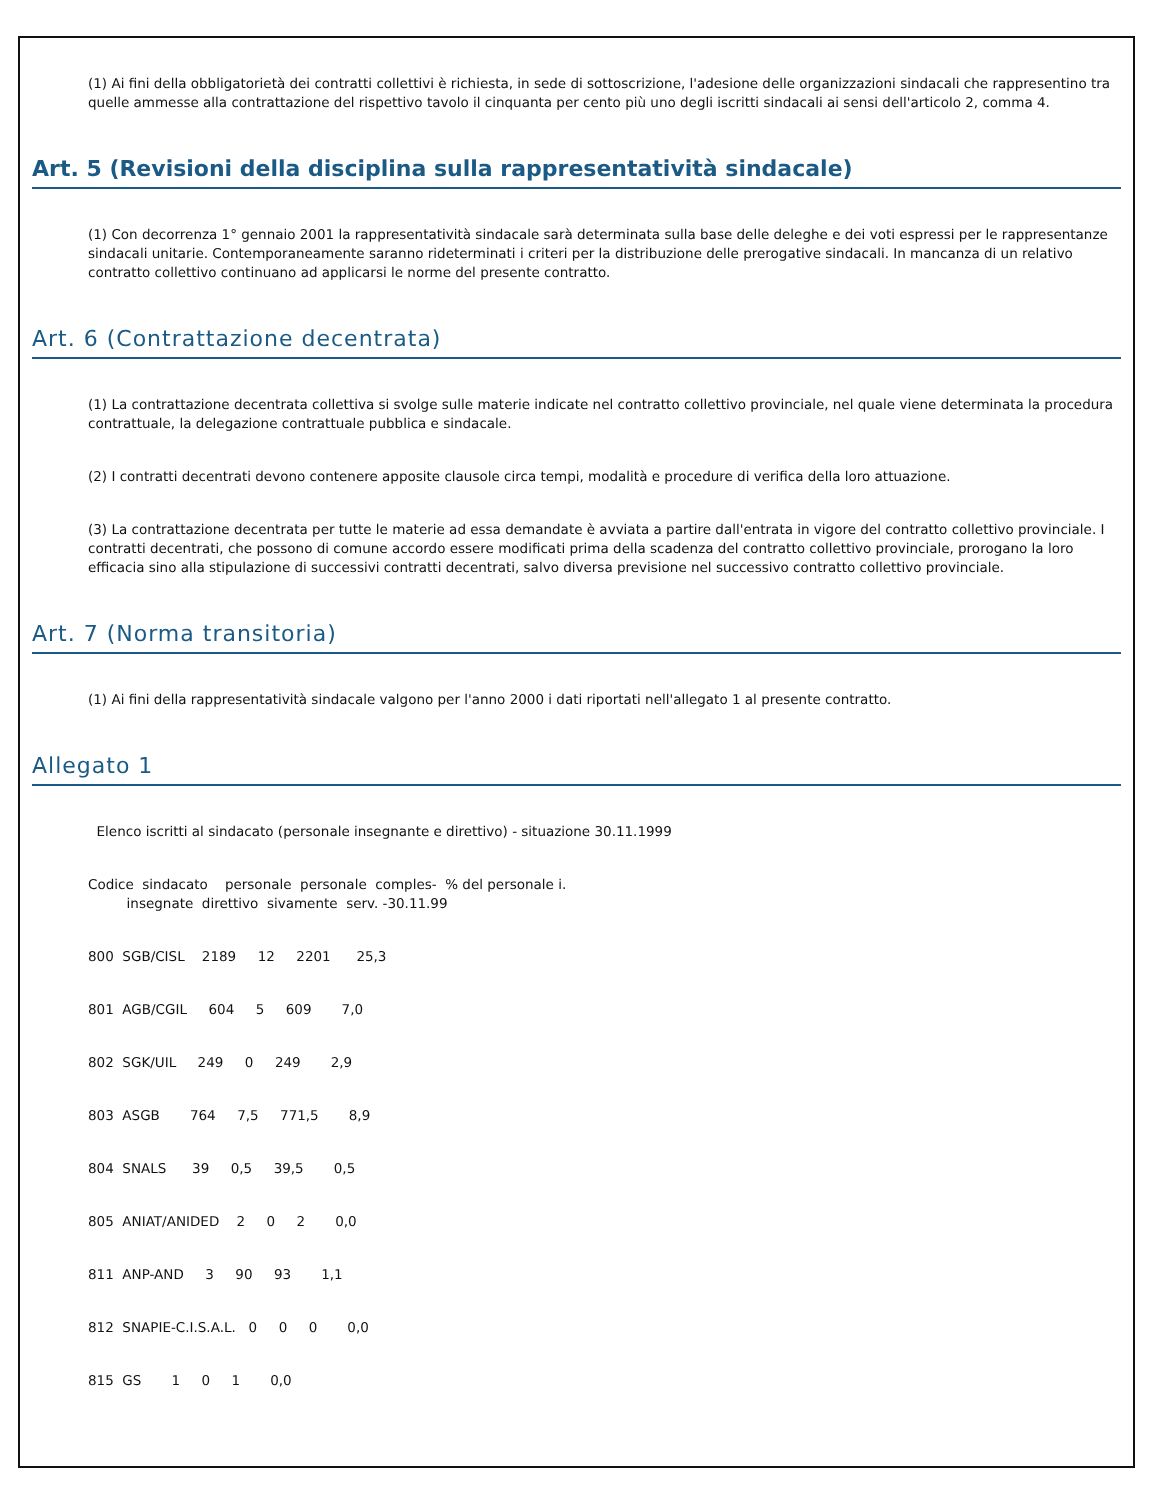(1) Ai fini della obbligatorietà dei contratti collettivi è richiesta, in sede di sottoscrizione, l'adesione delle organizzazioni sindacali che rappresentino tra quelle ammesse alla contrattazione del rispettivo tavolo il cinquanta per cento più uno degli iscritti sindacali ai sensi dell'articolo 2, comma 4.
Art. 5 (Revisioni della disciplina sulla rappresentatività sindacale)
(1) Con decorrenza 1° gennaio 2001 la rappresentatività sindacale sarà determinata sulla base delle deleghe e dei voti espressi per le rappresentanze sindacali unitarie. Contemporaneamente saranno rideterminati i criteri per la distribuzione delle prerogative sindacali. In mancanza di un relativo contratto collettivo continuano ad applicarsi le norme del presente contratto.
Art. 6 (Contrattazione decentrata)
(1) La contrattazione decentrata collettiva si svolge sulle materie indicate nel contratto collettivo provinciale, nel quale viene determinata la procedura contrattuale, la delegazione contrattuale pubblica e sindacale.
(2) I contratti decentrati devono contenere apposite clausole circa tempi, modalità e procedure di verifica della loro attuazione.
(3) La contrattazione decentrata per tutte le materie ad essa demandate è avviata a partire dall'entrata in vigore del contratto collettivo provinciale. I contratti decentrati, che possono di comune accordo essere modificati prima della scadenza del contratto collettivo provinciale, prorogano la loro efficacia sino alla stipulazione di successivi contratti decentrati, salvo diversa previsione nel successivo contratto collettivo provinciale.
Art. 7 (Norma transitoria)
(1) Ai fini della rappresentatività sindacale valgono per l'anno 2000 i dati riportati nell'allegato 1 al presente contratto.
Allegato 1
Elenco iscritti al sindacato (personale insegnante e direttivo) - situazione 30.11.1999
Codice sindacato personale personale comples- % del personale i. insegnate direttivo sivamente serv. -30.11.99
800 SGB/CISL 2189 12 2201 25,3
801 AGB/CGIL 604 5 609 7,0
802 SGK/UIL 249 0 249 2,9
803 ASGB 764 7,5 771,5 8,9
804 SNALS 39 0,5 39,5 0,5
805 ANIAT/ANIDED 2 0 2 0,0
811 ANP-AND 3 90 93 1,1
812 SNAPIE-C.I.S.A.L. 0 0 0 0,0
815 GS 1 0 1 0,0